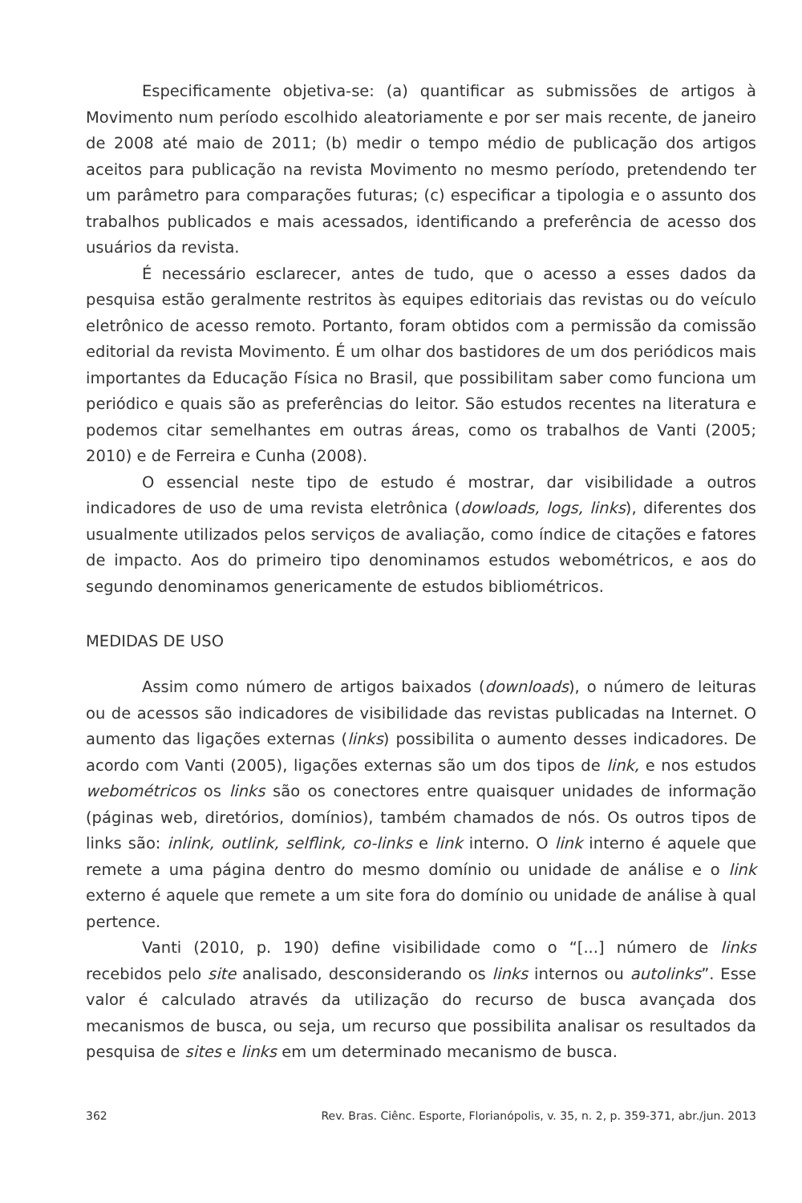Especificamente objetiva-se: (a) quantificar as submissões de artigos à Movimento num período escolhido aleatoriamente e por ser mais recente, de janeiro de 2008 até maio de 2011; (b) medir o tempo médio de publicação dos artigos aceitos para publicação na revista Movimento no mesmo período, pretendendo ter um parâmetro para comparações futuras; (c) especificar a tipologia e o assunto dos trabalhos publicados e mais acessados, identificando a preferência de acesso dos usuários da revista.
É necessário esclarecer, antes de tudo, que o acesso a esses dados da pesquisa estão geralmente restritos às equipes editoriais das revistas ou do veículo eletrônico de acesso remoto. Portanto, foram obtidos com a permissão da comissão editorial da revista Movimento. É um olhar dos bastidores de um dos periódicos mais importantes da Educação Física no Brasil, que possibilitam saber como funciona um periódico e quais são as preferências do leitor. São estudos recentes na literatura e podemos citar semelhantes em outras áreas, como os trabalhos de Vanti (2005; 2010) e de Ferreira e Cunha (2008).
O essencial neste tipo de estudo é mostrar, dar visibilidade a outros indicadores de uso de uma revista eletrônica (dowloads, logs, links), diferentes dos usualmente utilizados pelos serviços de avaliação, como índice de citações e fatores de impacto. Aos do primeiro tipo denominamos estudos webométricos, e aos do segundo denominamos genericamente de estudos bibliométricos.
MEDIDAS DE USO
Assim como número de artigos baixados (downloads), o número de leituras ou de acessos são indicadores de visibilidade das revistas publicadas na Internet. O aumento das ligações externas (links) possibilita o aumento desses indicadores. De acordo com Vanti (2005), ligações externas são um dos tipos de link, e nos estudos webométricos os links são os conectores entre quaisquer unidades de informação (páginas web, diretórios, domínios), também chamados de nós. Os outros tipos de links são: inlink, outlink, selflink, co-links e link interno. O link interno é aquele que remete a uma página dentro do mesmo domínio ou unidade de análise e o link externo é aquele que remete a um site fora do domínio ou unidade de análise à qual pertence.
Vanti (2010, p. 190) define visibilidade como o “[...] número de links recebidos pelo site analisado, desconsiderando os links internos ou autolinks”. Esse valor é calculado através da utilização do recurso de busca avançada dos mecanismos de busca, ou seja, um recurso que possibilita analisar os resultados da pesquisa de sites e links em um determinado mecanismo de busca.
362 Rev. Bras. Ciênc. Esporte, Florianópolis, v. 35, n. 2, p. 359-371, abr./jun. 2013